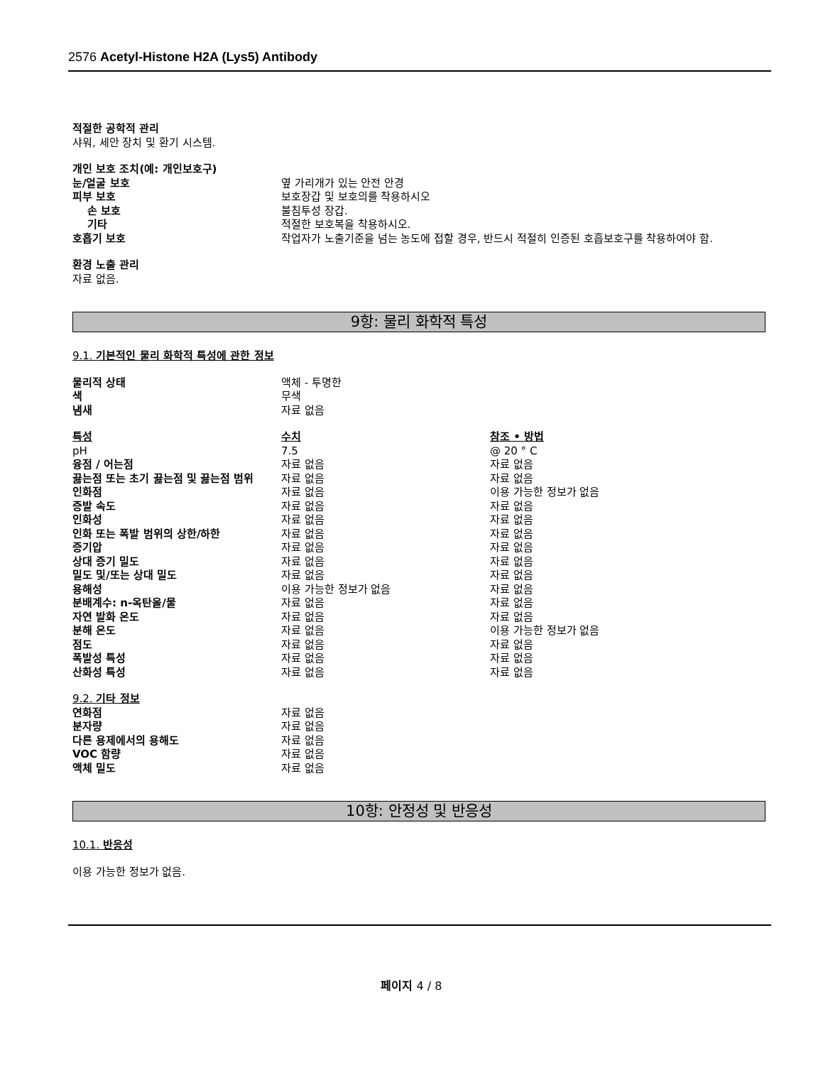2576 Acetyl-Histone H2A (Lys5) Antibody
적절한 공학적 관리
샤워, 세안 장치 및 환기 시스템.
개인 보호 조치(예: 개인보호구)
| 눈/얼굴 보호 | 옆 가리개가 있는 안전 안경 |
| 피부 보호 | 보호장갑 및 보호의를 착용하시오 |
| 손 보호 | 불침투성 장갑. |
| 기타 | 적절한 보호복을 착용하시오. |
| 호흡기 보호 | 작업자가 노출기준을 넘는 농도에 접할 경우, 반드시 적절히 인증된 호흡보호구를 착용하여야 함. |
환경 노출 관리
자료 없음.
9항: 물리 화학적 특성
9.1. 기본적인 물리 화학적 특성에 관한 정보
| 물리적 상태 | 액체 - 투명한 |
| 색 | 무색 |
| 냄새 | 자료 없음 |
| 특성 | 수치 | 참조 • 방법 |
| pH | 7.5 | @ 20 ° C |
| 융점 / 어는점 | 자료 없음 | 자료 없음 |
| 끓는점 또는 초기 끓는점 및 끓는점 범위 | 자료 없음 | 자료 없음 |
| 인화점 | 자료 없음 | 이용 가능한 정보가 없음 |
| 증발 속도 | 자료 없음 | 자료 없음 |
| 인화성 | 자료 없음 | 자료 없음 |
| 인화 또는 폭발 범위의 상한/하한 | 자료 없음 | 자료 없음 |
| 증기압 | 자료 없음 | 자료 없음 |
| 상대 증기 밀도 | 자료 없음 | 자료 없음 |
| 밀도 및/또는 상대 밀도 | 자료 없음 | 자료 없음 |
| 용해성 | 이용 가능한 정보가 없음 | 자료 없음 |
| 분배계수: n-옥탄올/물 | 자료 없음 | 자료 없음 |
| 자연 발화 온도 | 자료 없음 | 자료 없음 |
| 분해 온도 | 자료 없음 | 이용 가능한 정보가 없음 |
| 점도 | 자료 없음 | 자료 없음 |
| 폭발성 특성 | 자료 없음 | 자료 없음 |
| 산화성 특성 | 자료 없음 | 자료 없음 |
9.2. 기타 정보
| 연화점 | 자료 없음 |
| 분자량 | 자료 없음 |
| 다른 용제에서의 용해도 | 자료 없음 |
| VOC 함량 | 자료 없음 |
| 액체 밀도 | 자료 없음 |
10항: 안정성 및 반응성
10.1. 반응성
이용 가능한 정보가 없음.
페이지 4 / 8